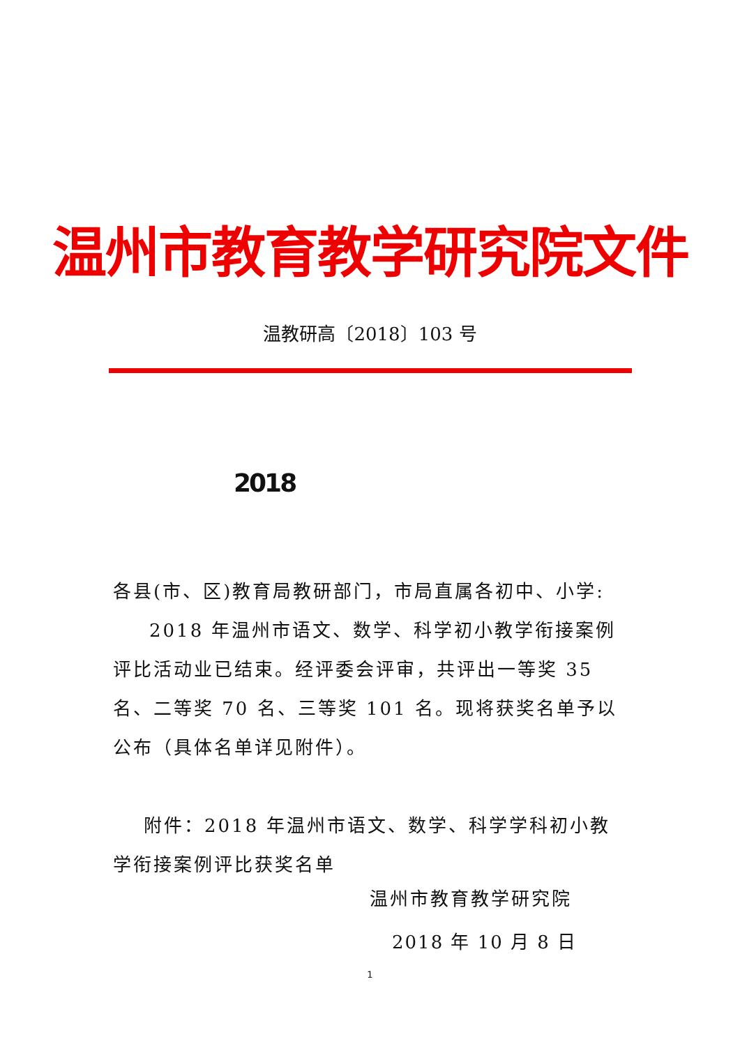温州市教育教学研究院文件
温教研高〔2018〕103 号
2018
各县(市、区)教育局教研部门，市局直属各初中、小学:
2018 年温州市语文、数学、科学初小教学衔接案例评比活动业已结束。经评委会评审，共评出一等奖 35 名、二等奖 70 名、三等奖 101 名。现将获奖名单予以公布（具体名单详见附件）。
附件：2018 年温州市语文、数学、科学学科初小教学衔接案例评比获奖名单
温州市教育教学研究院
2018 年 10 月 8 日
1